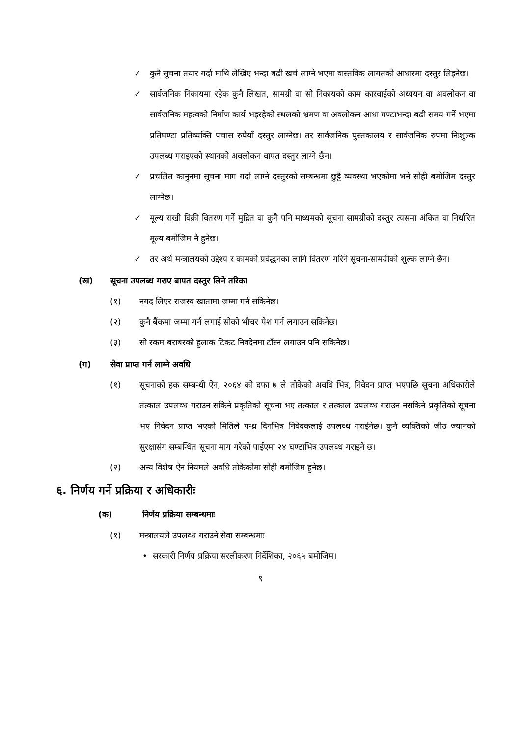✓ कुनै सूचना तयार गर्दा माथि लेखिए भन्दा बढी खर्च लाग्ने भएमा वास्तविक लागतको आधारमा दस्तुर लिइनेछ।
✓ सार्वजनिक निकायमा रहेक कुनै लिखत, सामग्री वा सो निकायको काम कारवाईको अध्ययन वा अवलोकन वा सार्वजनिक महत्वको निर्माण कार्य भइरहेको स्थलको भ्रमण वा अवलोकन आधा घण्टाभन्दा बढी समय गर्ने भएमा प्रतिघण्टा प्रतिव्यक्ति पचास रुपैयाँ दस्तुर लाग्नेछ। तर सार्वजनिक पुस्तकालय र सार्वजनिक रुपमा निःशुल्क उपलब्ध गराइएको स्थानको अवलोकन वापत दस्तुर लाग्ने छैन।
✓ प्रचलित कानुनमा सूचना माग गर्दा लाग्ने दस्तुरको सम्बन्धमा छुट्टै व्यवस्था भएकोमा भने सोही बमोजिम दस्तुर लाग्नेछ।
✓ मूल्य राखी विक्री वितरण गर्ने मुद्रित वा कुनै पनि माध्यमको सूचना सामग्रीको दस्तुर त्यसमा अंकित वा निर्धारित मूल्य बमोजिम नै हुनेछ।
✓ तर अर्थ मन्त्रालयको उद्देश्य र कामको प्रर्वद्धनका लागि वितरण गरिने सूचना-सामग्रीको शुल्क लाग्ने छैन।
(ख) सूचना उपलब्ध गराए बापत दस्तुर लिने तरिका
(१) नगद लिएर राजस्व खातामा जम्मा गर्न सकिनेछ।
(२) कुनै बैंकमा जम्मा गर्न लगाई सोको भौचर पेश गर्न लगाउन सकिनेछ।
(३) सो रकम बराबरको हुलाक टिकट निवदेनमा टाँस्न लगाउन पनि सकिनेछ।
(ग) सेवा प्राप्त गर्न लाग्ने अवधि
(१) सूचनाको हक सम्बन्धी ऐन, २०६४ को दफा ७ ले तोकेको अवधि भित्र, निवेदन प्राप्त भएपछि सूचना अधिकारीले तत्काल उपलव्ध गराउन सकिने प्रकृतिको सूचना भए तत्काल र तत्काल उपलव्ध गराउन नसकिने प्रकृतिको सूचना भए निवेदन प्राप्त भएको मितिले पन्ध्र दिनभित्र निवेदकलाई उपलव्ध गराईनेछ। कुनै व्यक्तिको जीउ ज्यानको सुरक्षासंग सम्बन्धित सूचना माग गरेको पाईएमा २४ घण्टाभित्र उपलव्ध गराइने छ।
(२) अन्य विशेष ऐन नियमले अवधि तोकेकोमा सोही बमोजिम हुनेछ।
६. निर्णय गर्ने प्रक्रिया र अधिकारीः
(क) निर्णय प्रक्रिया सम्बन्धमाः
(१) मन्त्रालयले उपलव्ध गराउने सेवा सम्बन्धमाः
• सरकारी निर्णय प्रक्रिया सरलीकरण निर्देशिका, २०६५ बमोजिम।
९